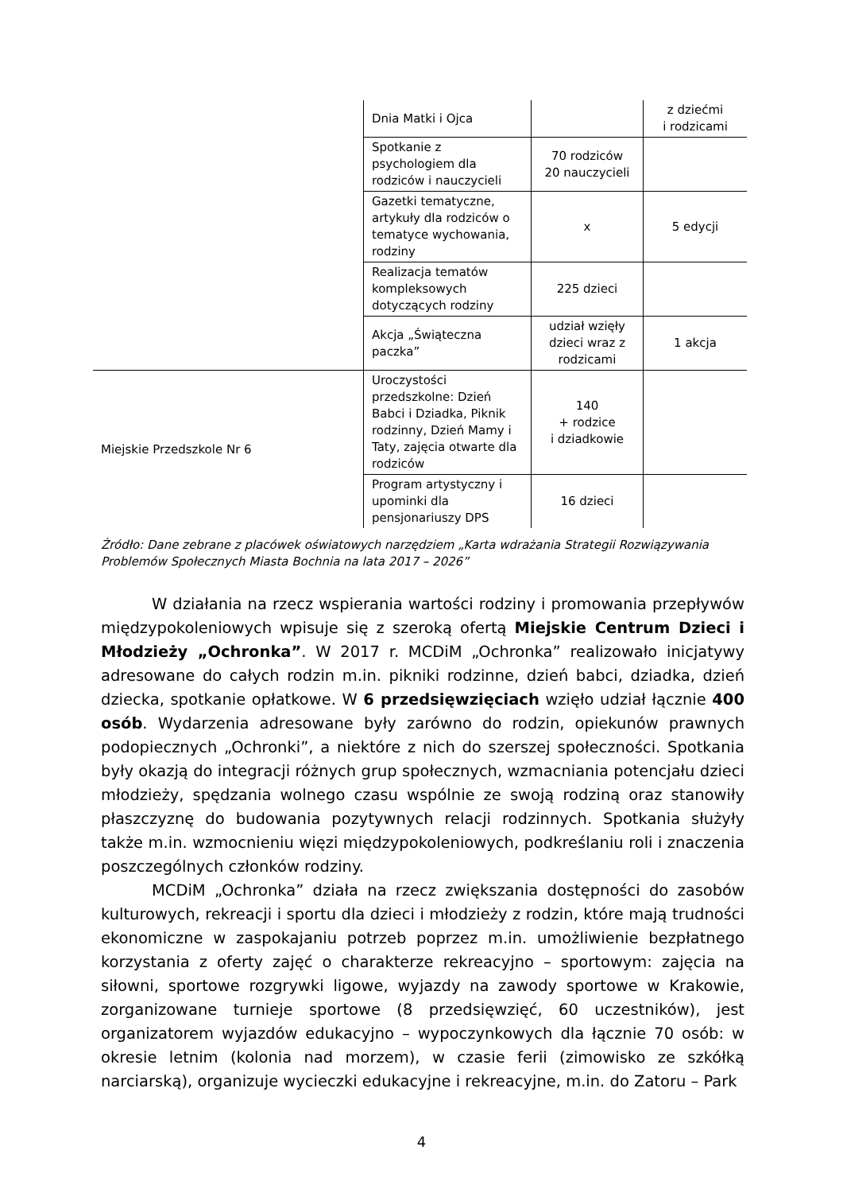| | Dnia Matki i Ojca | | z dziećmi i rodzicami |
| | Spotkanie z psychologiem dla rodziców i nauczycieli | 70 rodziców 20 nauczycieli | |
| | Gazetki tematyczne, artykuły dla rodziców o tematyce wychowania, rodziny | x | 5 edycji |
| | Realizacja tematów kompleksowych dotyczących rodziny | 225 dzieci | |
| | Akcja „Świąteczna paczka” | udział wzięły dzieci wraz z rodzicami | 1 akcja |
| Miejskie Przedszkole Nr 6 | Uroczystości przedszkolne: Dzień Babci i Dziadka, Piknik rodzinny, Dzień Mamy i Taty, zajęcia otwarte dla rodziców | 140 + rodzice i dziadkowie | |
| | Program artystyczny i upominki dla pensjonariuszy DPS | 16 dzieci | |
Źródło: Dane zebrane z placówek oświatowych narzędziem „Karta wdrażania Strategii Rozwiązywania Problemów Społecznych Miasta Bochnia na lata 2017 – 2026”
W działania na rzecz wspierania wartości rodziny i promowania przepływów międzypokoleniowych wpisuje się z szeroką ofertą Miejskie Centrum Dzieci i Młodzieży „Ochronka”. W 2017 r. MCDiM „Ochronka” realizowało inicjatywy adresowane do całych rodzin m.in. pikniki rodzinne, dzień babci, dziadka, dzień dziecka, spotkanie opłatkowe. W 6 przedsięwzięciach wzięło udział łącznie 400 osób. Wydarzenia adresowane były zarówno do rodzin, opiekunów prawnych podopiecznych „Ochronki”, a niektóre z nich do szerszej społeczności. Spotkania były okazją do integracji różnych grup społecznych, wzmacniania potencjału dzieci młodzieży, spędzania wolnego czasu wspólnie ze swoją rodziną oraz stanowiły płaszczyznę do budowania pozytywnych relacji rodzinnych. Spotkania służyły także m.in. wzmocnieniu więzi międzypokoleniowych, podkreślaniu roli i znaczenia poszczególnych członków rodziny.
MCDiM „Ochronka” działa na rzecz zwiększania dostępności do zasobów kulturowych, rekreacji i sportu dla dzieci i młodzieży z rodzin, które mają trudności ekonomiczne w zaspokajaniu potrzeb poprzez m.in. umożliwienie bezpłatnego korzystania z oferty zajęć o charakterze rekreacyjno – sportowym: zajęcia na siłowni, sportowe rozgrywki ligowe, wyjazdy na zawody sportowe w Krakowie, zorganizowane turnieje sportowe (8 przedsięwzięć, 60 uczestników), jest organizatorem wyjazdów edukacyjno – wypoczynkowych dla łącznie 70 osób: w okresie letnim (kolonia nad morzem), w czasie ferii (zimowisko ze szkółką narciarską), organizuje wycieczki edukacyjne i rekreacyjne, m.in. do Zatoru – Park
4